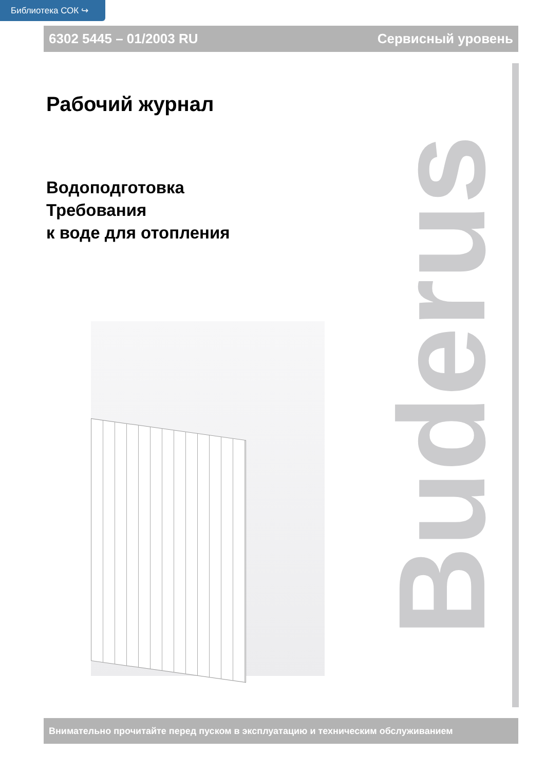Библиотека СОК ↪
6302 5445 – 01/2003 RU Сервисный уровень
Рабочий журнал
Водоподготовка
Требования
к воде для отопления
Buderus
Внимательно прочитайте перед пуском в эксплуатацию и техническим обслуживанием